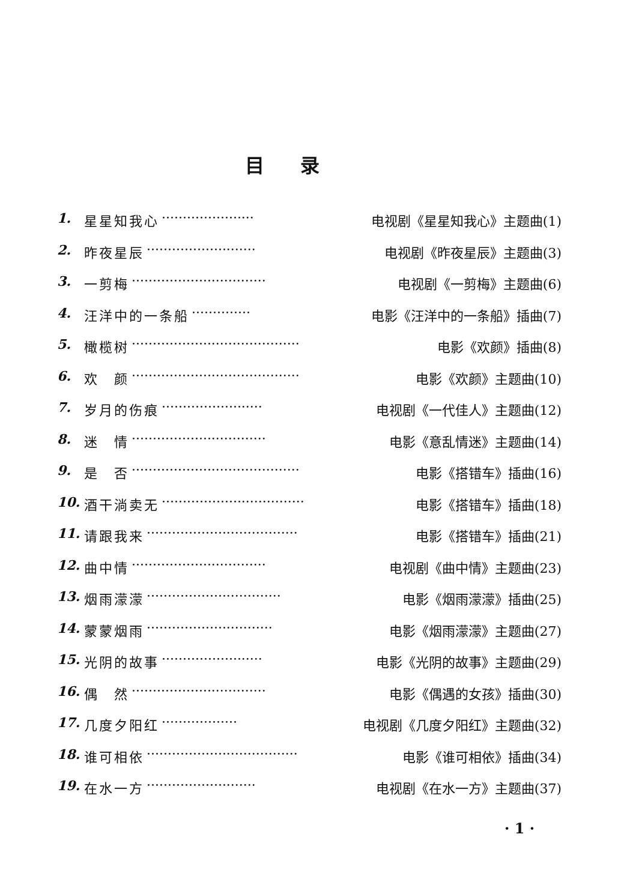目录
1. 星星知我心 ······················ 电视剧《星星知我心》主题曲(1)
2. 昨夜星辰 ·························· 电视剧《昨夜星辰》主题曲(3)
3. 一剪梅 ································ 电视剧《一剪梅》主题曲(6)
4. 汪洋中的一条船 ·············· 电影《汪洋中的一条船》插曲(7)
5. 橄榄树 ········································ 电影《欢颜》插曲(8)
6. 欢　颜 ········································ 电影《欢颜》主题曲(10)
7. 岁月的伤痕 ························ 电视剧《一代佳人》主题曲(12)
8. 迷　情 ································ 电影《意乱情迷》主题曲(14)
9. 是　否 ········································ 电影《搭错车》插曲(16)
10. 酒干淌卖无 ·································· 电影《搭错车》插曲(18)
11. 请跟我来 ···································· 电影《搭错车》插曲(21)
12. 曲中情 ································ 电视剧《曲中情》主题曲(23)
13. 烟雨濛濛 ································ 电影《烟雨濛濛》插曲(25)
14. 蒙蒙烟雨 ······························ 电影《烟雨濛濛》主题曲(27)
15. 光阴的故事 ························ 电影《光阴的故事》主题曲(29)
16. 偶　然 ································ 电影《偶遇的女孩》插曲(30)
17. 几度夕阳红 ·················· 电视剧《几度夕阳红》主题曲(32)
18. 谁可相依 ···································· 电影《谁可相依》插曲(34)
19. 在水一方 ·························· 电视剧《在水一方》主题曲(37)
· 1 ·